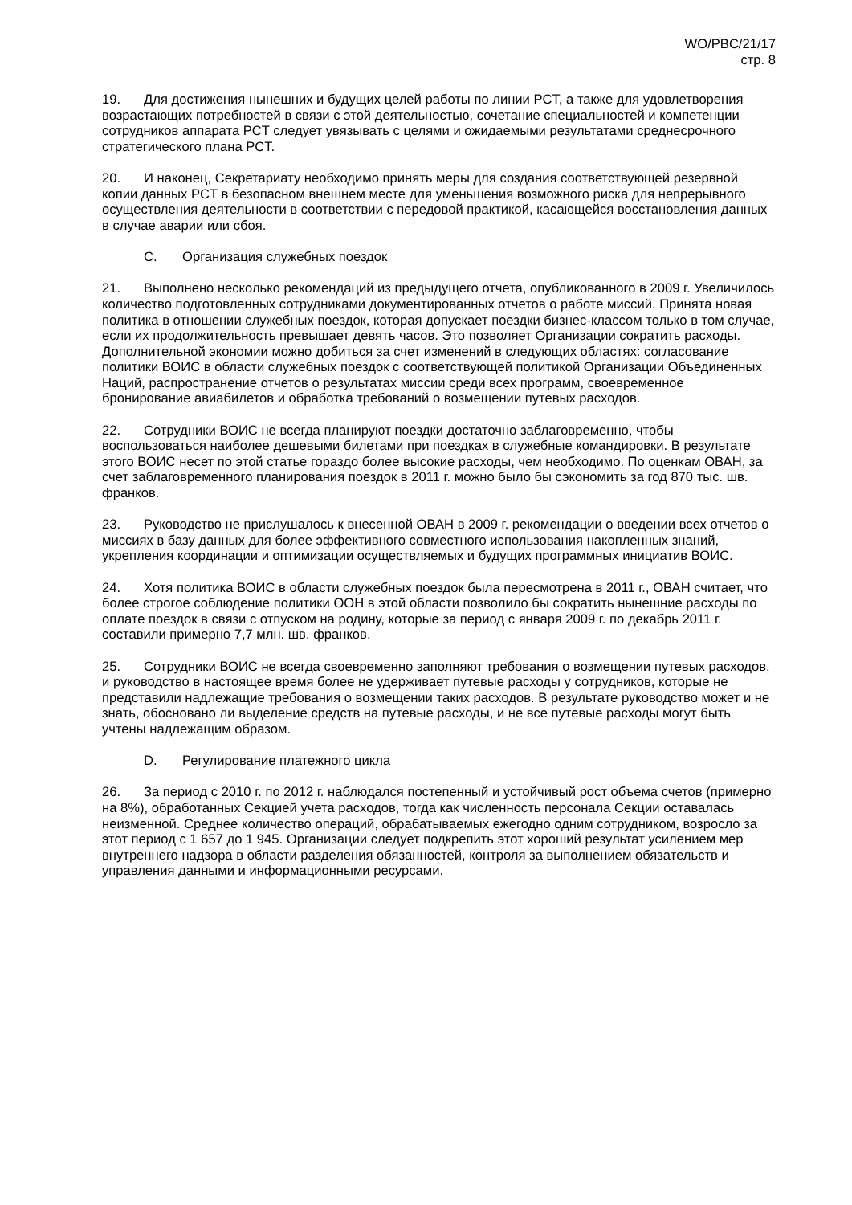WO/PBC/21/17
стр. 8
19. Для достижения нынешних и будущих целей работы по линии PCT, а также для удовлетворения возрастающих потребностей в связи с этой деятельностью, сочетание специальностей и компетенции сотрудников аппарата PCT следует увязывать с целями и ожидаемыми результатами среднесрочного стратегического плана PCT.
20. И наконец, Секретариату необходимо принять меры для создания соответствующей резервной копии данных PCT в безопасном внешнем месте для уменьшения возможного риска для непрерывного осуществления деятельности в соответствии с передовой практикой, касающейся восстановления данных в случае аварии или сбоя.
C. Организация служебных поездок
21. Выполнено несколько рекомендаций из предыдущего отчета, опубликованного в 2009 г. Увеличилось количество подготовленных сотрудниками документированных отчетов о работе миссий. Принята новая политика в отношении служебных поездок, которая допускает поездки бизнес-классом только в том случае, если их продолжительность превышает девять часов. Это позволяет Организации сократить расходы. Дополнительной экономии можно добиться за счет изменений в следующих областях: согласование политики ВОИС в области служебных поездок с соответствующей политикой Организации Объединенных Наций, распространение отчетов о результатах миссии среди всех программ, своевременное бронирование авиабилетов и обработка требований о возмещении путевых расходов.
22. Сотрудники ВОИС не всегда планируют поездки достаточно заблаговременно, чтобы воспользоваться наиболее дешевыми билетами при поездках в служебные командировки. В результате этого ВОИС несет по этой статье гораздо более высокие расходы, чем необходимо. По оценкам ОВАН, за счет заблаговременного планирования поездок в 2011 г. можно было бы сэкономить за год 870 тыс. шв. франков.
23. Руководство не прислушалось к внесенной ОВАН в 2009 г. рекомендации о введении всех отчетов о миссиях в базу данных для более эффективного совместного использования накопленных знаний, укрепления координации и оптимизации осуществляемых и будущих программных инициатив ВОИС.
24. Хотя политика ВОИС в области служебных поездок была пересмотрена в 2011 г., ОВАН считает, что более строгое соблюдение политики ООН в этой области позволило бы сократить нынешние расходы по оплате поездок в связи с отпуском на родину, которые за период с января 2009 г. по декабрь 2011 г. составили примерно 7,7 млн. шв. франков.
25. Сотрудники ВОИС не всегда своевременно заполняют требования о возмещении путевых расходов, и руководство в настоящее время более не удерживает путевые расходы у сотрудников, которые не представили надлежащие требования о возмещении таких расходов. В результате руководство может и не знать, обосновано ли выделение средств на путевые расходы, и не все путевые расходы могут быть учтены надлежащим образом.
D. Регулирование платежного цикла
26. За период с 2010 г. по 2012 г. наблюдался постепенный и устойчивый рост объема счетов (примерно на 8%), обработанных Секцией учета расходов, тогда как численность персонала Секции оставалась неизменной. Среднее количество операций, обрабатываемых ежегодно одним сотрудником, возросло за этот период с 1 657 до 1 945. Организации следует подкрепить этот хороший результат усилением мер внутреннего надзора в области разделения обязанностей, контроля за выполнением обязательств и управления данными и информационными ресурсами.